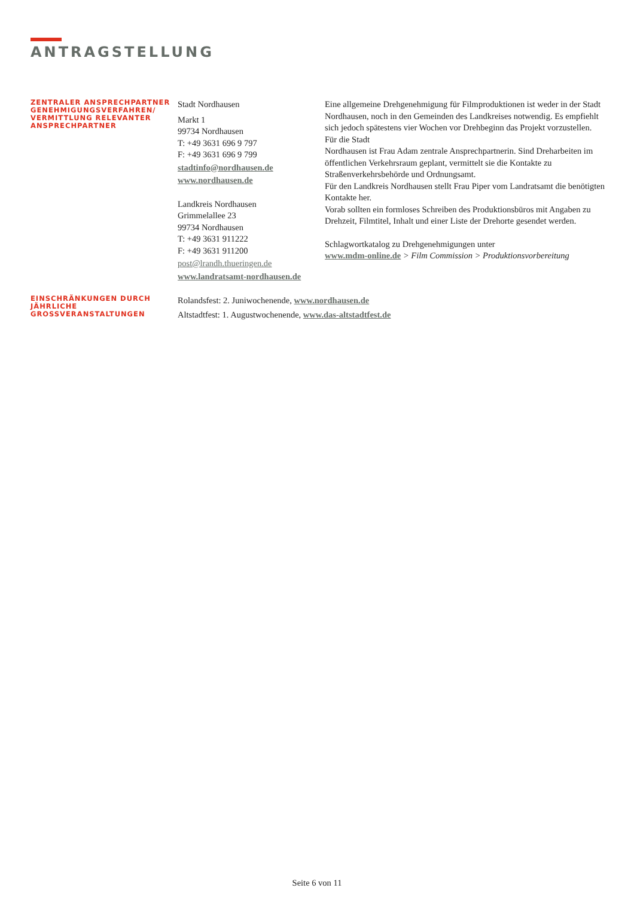ANTRAGSTELLUNG
ZENTRALER ANSPRECHPARTNER GENEHMIGUNGSVERFAHREN/ VERMITTLUNG RELEVANTER ANSPRECHPARTNER
Stadt Nordhausen
Markt 1
99734 Nordhausen
T: +49 3631 696 9 797
F: +49 3631 696 9 799
stadtinfo@nordhausen.de
www.nordhausen.de
Landkreis Nordhausen
Grimmelallee 23
99734 Nordhausen
T: +49 3631 911222
F: +49 3631 911200
post@lrandh.thueringen.de
www.landratsamt-nordhausen.de
Eine allgemeine Drehgenehmigung für Filmproduktionen ist weder in der Stadt Nordhausen, noch in den Gemeinden des Landkreises notwendig. Es empfiehlt sich jedoch spätestens vier Wochen vor Drehbeginn das Projekt vorzustellen. Für die Stadt
Nordhausen ist Frau Adam zentrale Ansprechpartnerin. Sind Dreharbeiten im öffentlichen Verkehrsraum geplant, vermittelt sie die Kontakte zu Straßenverkehrsbehörde und Ordnungsamt.
Für den Landkreis Nordhausen stellt Frau Piper vom Landratsamt die benötigten Kontakte her.
Vorab sollten ein formloses Schreiben des Produktionsbüros mit Angaben zu Drehzeit, Filmtitel, Inhalt und einer Liste der Drehorte gesendet werden.
Schlagwortkatalog zu Drehgenehmigungen unter
www.mdm-online.de > Film Commission > Produktionsvorbereitung
EINSCHRÄNKUNGEN DURCH JÄHRLICHE GROSSVERANSTALTUNGEN
Rolandsfest: 2. Juniwochenende, www.nordhausen.de
Altstadtfest: 1. Augustwochenende, www.das-altstadtfest.de
Seite 6 von 11